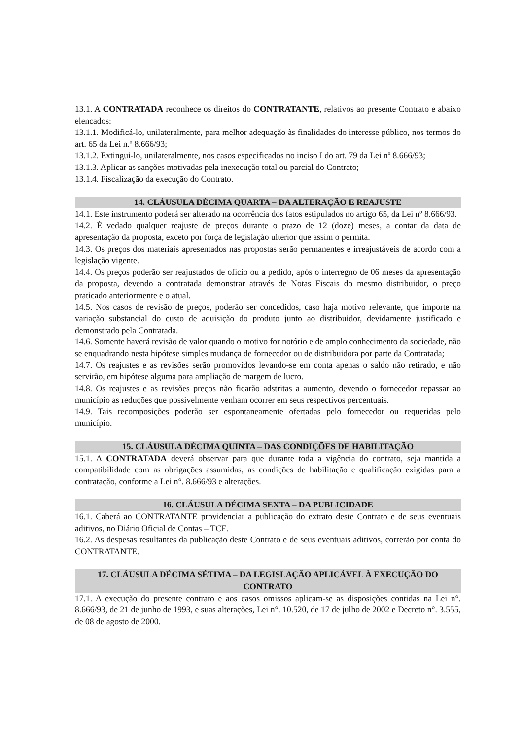13.1. A CONTRATADA reconhece os direitos do CONTRATANTE, relativos ao presente Contrato e abaixo elencados:
13.1.1. Modificá-lo, unilateralmente, para melhor adequação às finalidades do interesse público, nos termos do art. 65 da Lei n.º 8.666/93;
13.1.2. Extingui-lo, unilateralmente, nos casos especificados no inciso I do art. 79 da Lei nº 8.666/93;
13.1.3. Aplicar as sanções motivadas pela inexecução total ou parcial do Contrato;
13.1.4. Fiscalização da execução do Contrato.
14. CLÁUSULA DÉCIMA QUARTA – DA ALTERAÇÃO E REAJUSTE
14.1. Este instrumento poderá ser alterado na ocorrência dos fatos estipulados no artigo 65, da Lei nº 8.666/93.
14.2. É vedado qualquer reajuste de preços durante o prazo de 12 (doze) meses, a contar da data de apresentação da proposta, exceto por força de legislação ulterior que assim o permita.
14.3. Os preços dos materiais apresentados nas propostas serão permanentes e irreajustáveis de acordo com a legislação vigente.
14.4. Os preços poderão ser reajustados de ofício ou a pedido, após o interregno de 06 meses da apresentação da proposta, devendo a contratada demonstrar através de Notas Fiscais do mesmo distribuidor, o preço praticado anteriormente e o atual.
14.5. Nos casos de revisão de preços, poderão ser concedidos, caso haja motivo relevante, que importe na variação substancial do custo de aquisição do produto junto ao distribuidor, devidamente justificado e demonstrado pela Contratada.
14.6. Somente haverá revisão de valor quando o motivo for notório e de amplo conhecimento da sociedade, não se enquadrando nesta hipótese simples mudança de fornecedor ou de distribuidora por parte da Contratada;
14.7. Os reajustes e as revisões serão promovidos levando-se em conta apenas o saldo não retirado, e não servirão, em hipótese alguma para ampliação de margem de lucro.
14.8. Os reajustes e as revisões preços não ficarão adstritas a aumento, devendo o fornecedor repassar ao município as reduções que possivelmente venham ocorrer em seus respectivos percentuais.
14.9. Tais recomposições poderão ser espontaneamente ofertadas pelo fornecedor ou requeridas pelo município.
15. CLÁUSULA DÉCIMA QUINTA – DAS CONDIÇÕES DE HABILITAÇÃO
15.1. A CONTRATADA deverá observar para que durante toda a vigência do contrato, seja mantida a compatibilidade com as obrigações assumidas, as condições de habilitação e qualificação exigidas para a contratação, conforme a Lei n°. 8.666/93 e alterações.
16. CLÁUSULA DÉCIMA SEXTA – DA PUBLICIDADE
16.1. Caberá ao CONTRATANTE providenciar a publicação do extrato deste Contrato e de seus eventuais aditivos, no Diário Oficial de Contas – TCE.
16.2. As despesas resultantes da publicação deste Contrato e de seus eventuais aditivos, correrão por conta do CONTRATANTE.
17. CLÁUSULA DÉCIMA SÉTIMA – DA LEGISLAÇÃO APLICÁVEL À EXECUÇÃO DO CONTRATO
17.1. A execução do presente contrato e aos casos omissos aplicam-se as disposições contidas na Lei n°. 8.666/93, de 21 de junho de 1993, e suas alterações, Lei n°. 10.520, de 17 de julho de 2002 e Decreto n°. 3.555, de 08 de agosto de 2000.